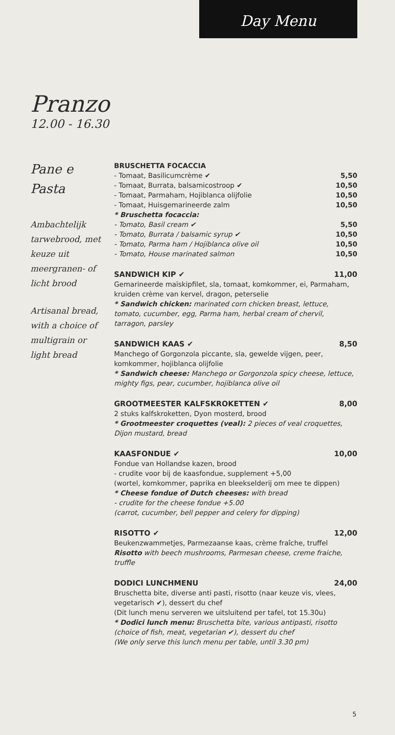Day Menu
Pranzo
12.00 - 16.30
Pane e
Pasta
Ambachtelijk tarwebrood, met keuze uit meergranen- of licht brood
Artisanal bread, with a choice of multigrain or light bread
BRUSCHETTA FOCACCIA
- Tomaat, Basilicumcrème ✔ 5,50
- Tomaat, Burrata, balsamicostroop ✔ 10,50
- Tomaat, Parmaham, Hojiblanca olijfolie 10,50
- Tomaat, Huisgemarineerde zalm 10,50
* Bruschetta focaccia:
- Tomato, Basil cream ✔ 5,50
- Tomato, Burrata / balsamic syrup ✔ 10,50
- Tomato, Parma ham / Hojiblanca olive oil 10,50
- Tomato, House marinated salmon 10,50
SANDWICH KIP ✔ 11,00
Gemarineerde maïskipfilet, sla, tomaat, komkommer, ei, Parmaham, kruiden crème van kervel, dragon, peterselie
* Sandwich chicken: marinated corn chicken breast, lettuce, tomato, cucumber, egg, Parma ham, herbal cream of chervil, tarragon, parsley
SANDWICH KAAS ✔ 8,50
Manchego of Gorgonzola piccante, sla, gewelde vijgen, peer, komkommer, hojiblanca olijfolie
* Sandwich cheese: Manchego or Gorgonzola spicy cheese, lettuce, mighty figs, pear, cucumber, hojiblanca olive oil
GROOTMEESTER KALFSKROKETTEN ✔ 8,00
2 stuks kalfskroketten, Dyon mosterd, brood
* Grootmeester croquettes (veal): 2 pieces of veal croquettes, Dijon mustard, bread
KAASFONDUE ✔ 10,00
Fondue van Hollandse kazen, brood
- crudite voor bij de kaasfondue, supplement +5,00
(wortel, komkommer, paprika en bleekselderij om mee te dippen)
* Cheese fondue of Dutch cheeses: with bread
- crudite for the cheese fondue +5.00
(carrot, cucumber, bell pepper and celery for dipping)
RISOTTO ✔ 12,00
Beukenzwammetjes, Parmezaanse kaas, crème fraîche, truffel
Risotto with beech mushrooms, Parmesan cheese, creme fraiche, truffle
DODICI LUNCHMENU 24,00
Bruschetta bite, diverse anti pasti, risotto (naar keuze vis, vlees, vegetarisch ✔), dessert du chef
(Dit lunch menu serveren we uitsluitend per tafel, tot 15.30u)
* Dodici lunch menu: Bruschetta bite, various antipasti, risotto (choice of fish, meat, vegetarian ✔), dessert du chef
(We only serve this lunch menu per table, until 3.30 pm)
5